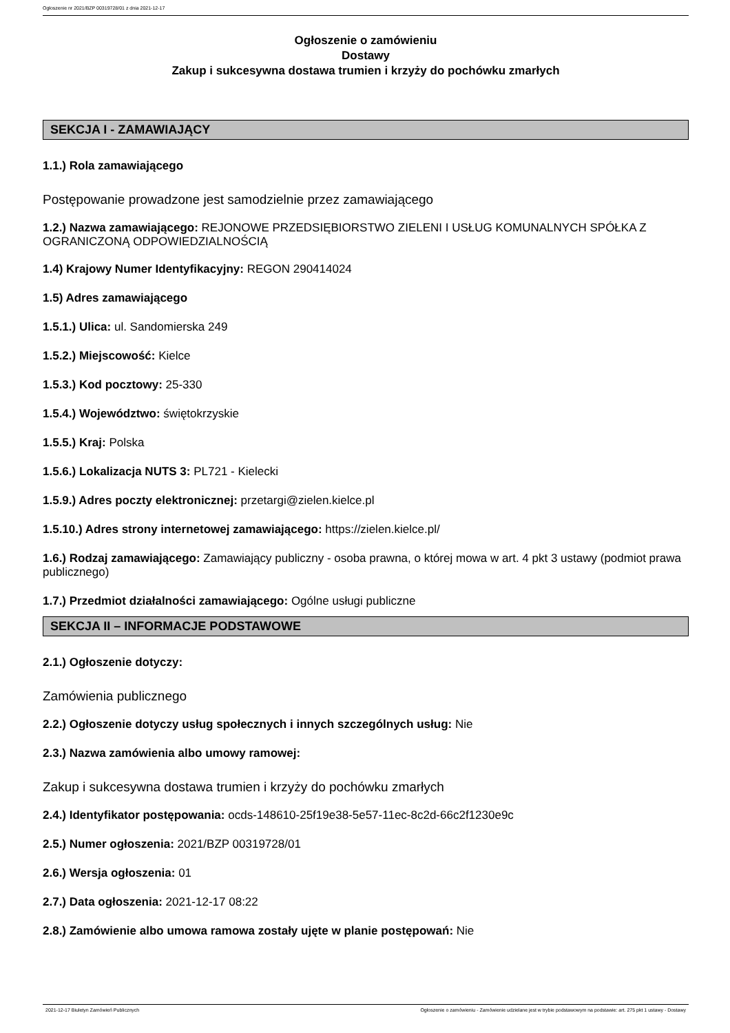Ogłoszenie nr 2021/BZP 00319728/01 z dnia 2021-12-17
Ogłoszenie o zamówieniu
Dostawy
Zakup i sukcesywna dostawa trumien i krzyży do pochówku zmarłych
SEKCJA I - ZAMAWIAJĄCY
1.1.) Rola zamawiającego
Postępowanie prowadzone jest samodzielnie przez zamawiającego
1.2.) Nazwa zamawiającego: REJONOWE PRZEDSIĘBIORSTWO ZIELENI I USŁUG KOMUNALNYCH SPÓŁKA Z OGRANICZONĄ ODPOWIEDZIALNOŚCIĄ
1.4) Krajowy Numer Identyfikacyjny: REGON 290414024
1.5) Adres zamawiającego
1.5.1.) Ulica: ul. Sandomierska 249
1.5.2.) Miejscowość: Kielce
1.5.3.) Kod pocztowy: 25-330
1.5.4.) Województwo: świętokrzyskie
1.5.5.) Kraj: Polska
1.5.6.) Lokalizacja NUTS 3: PL721 - Kielecki
1.5.9.) Adres poczty elektronicznej: przetargi@zielen.kielce.pl
1.5.10.) Adres strony internetowej zamawiającego: https://zielen.kielce.pl/
1.6.) Rodzaj zamawiającego: Zamawiający publiczny - osoba prawna, o której mowa w art. 4 pkt 3 ustawy (podmiot prawa publicznego)
1.7.) Przedmiot działalności zamawiającego: Ogólne usługi publiczne
SEKCJA II – INFORMACJE PODSTAWOWE
2.1.) Ogłoszenie dotyczy:
Zamówienia publicznego
2.2.) Ogłoszenie dotyczy usług społecznych i innych szczególnych usług: Nie
2.3.) Nazwa zamówienia albo umowy ramowej:
Zakup i sukcesywna dostawa trumien i krzyży do pochówku zmarłych
2.4.) Identyfikator postępowania: ocds-148610-25f19e38-5e57-11ec-8c2d-66c2f1230e9c
2.5.) Numer ogłoszenia: 2021/BZP 00319728/01
2.6.) Wersja ogłoszenia: 01
2.7.) Data ogłoszenia: 2021-12-17 08:22
2.8.) Zamówienie albo umowa ramowa zostały ujęte w planie postępowań: Nie
2021-12-17 Biuletyn Zamówień Publicznych Ogłoszenie o zamówieniu - Zamówienie udzielane jest w trybie podstawowym na podstawie: art. 275 pkt 1 ustawy - Dostawy